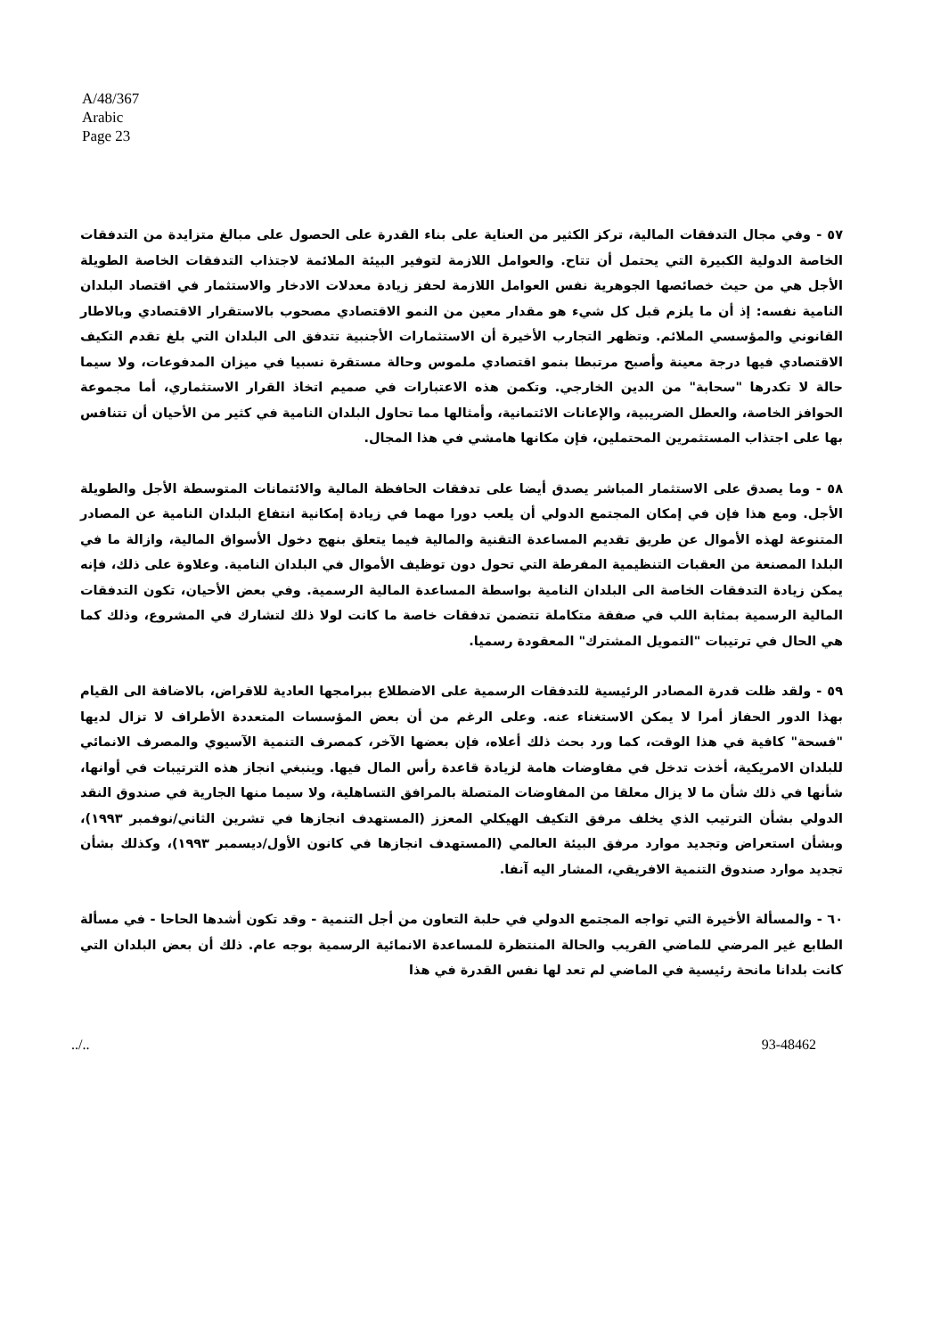A/48/367
Arabic
Page 23
٥٧ - وفي مجال التدفقات المالية، تركز الكثير من العناية على بناء القدرة على الحصول على مبالغ متزايدة من التدفقات الخاصة الدولية الكبيرة التي يحتمل أن تتاح. والعوامل اللازمة لتوفير البيئة الملائمة لاجتذاب التدفقات الخاصة الطويلة الأجل هي من حيث خصائصها الجوهرية نفس العوامل اللازمة لحفز زيادة معدلات الادخار والاستثمار في اقتصاد البلدان النامية نفسه: إذ أن ما يلزم قبل كل شيء هو مقدار معين من النمو الاقتصادي مصحوب بالاستقرار الاقتصادي وبالاطار القانوني والمؤسسي الملائم. وتظهر التجارب الأخيرة أن الاستثمارات الأجنبية تتدفق الى البلدان التي بلغ تقدم التكيف الاقتصادي فيها درجة معينة وأصبح مرتبطا بنمو اقتصادي ملموس وحالة مستقرة نسبيا في ميزان المدفوعات، ولا سيما حالة لا تكدرها "سحابة" من الدين الخارجي. وتكمن هذه الاعتبارات في صميم اتخاذ القرار الاستثماري، أما مجموعة الحوافز الخاصة، والعطل الضريبية، والإعانات الائتمانية، وأمثالها مما تحاول البلدان النامية في كثير من الأحيان أن تتنافس بها على اجتذاب المستثمرين المحتملين، فإن مكانها هامشي في هذا المجال.
٥٨ - وما يصدق على الاستثمار المباشر يصدق أيضا على تدفقات الحافظة المالية والائتمانات المتوسطة الأجل والطويلة الأجل. ومع هذا فإن في إمكان المجتمع الدولي أن يلعب دورا مهما في زيادة إمكانية انتفاع البلدان النامية عن المصادر المتنوعة لهذه الأموال عن طريق تقديم المساعدة التقنية والمالية فيما يتعلق بنهج دخول الأسواق المالية، وازالة ما في البلدا المصنعة من العقبات التنظيمية المفرطة التي تحول دون توظيف الأموال في البلدان النامية. وعلاوة على ذلك، فإنه يمكن زيادة التدفقات الخاصة الى البلدان النامية بواسطة المساعدة المالية الرسمية. وفي بعض الأحيان، تكون التدفقات المالية الرسمية بمثابة اللب في صفقة متكاملة تتضمن تدفقات خاصة ما كانت لولا ذلك لتشارك في المشروع، وذلك كما هي الحال في ترتيبات "التمويل المشترك" المعقودة رسميا.
٥٩ - ولقد ظلت قدرة المصادر الرئيسية للتدفقات الرسمية على الاضطلاع ببرامجها العادية للاقراض، بالاضافة الى القيام بهذا الدور الحفاز أمرا لا يمكن الاستغناء عنه. وعلى الرغم من أن بعض المؤسسات المتعددة الأطراف لا تزال لديها "فسحة" كافية في هذا الوقت، كما ورد بحث ذلك أعلاه، فإن بعضها الآخر، كمصرف التنمية الآسيوي والمصرف الانمائي للبلدان الامريكية، أخذت تدخل في مفاوضات هامة لزيادة قاعدة رأس المال فيها. وينبغي انجاز هذه الترتيبات في أوانها، شأنها في ذلك شأن ما لا يزال معلقا من المفاوضات المتصلة بالمرافق التساهلية، ولا سيما منها الجارية في صندوق النقد الدولي بشأن الترتيب الذي يخلف مرفق التكيف الهيكلي المعزز (المستهدف انجازها في تشرين الثاني/نوفمبر ١٩٩٣)، وبشأن استعراض وتجديد موارد مرفق البيئة العالمي (المستهدف انجازها في كانون الأول/ديسمبر ١٩٩٣)، وكذلك بشأن تجديد موارد صندوق التنمية الافريقي، المشار اليه آنفا.
٦٠ - والمسألة الأخيرة التي تواجه المجتمع الدولي في حلبة التعاون من أجل التنمية - وقد تكون أشدها الحاحا - في مسألة الطابع غير المرضي للماضي القريب والحالة المنتظرة للمساعدة الانمائية الرسمية بوجه عام. ذلك أن بعض البلدان التي كانت بلدانا مانحة رئيسية في الماضي لم تعد لها نفس القدرة في هذا
../.. 93-48462